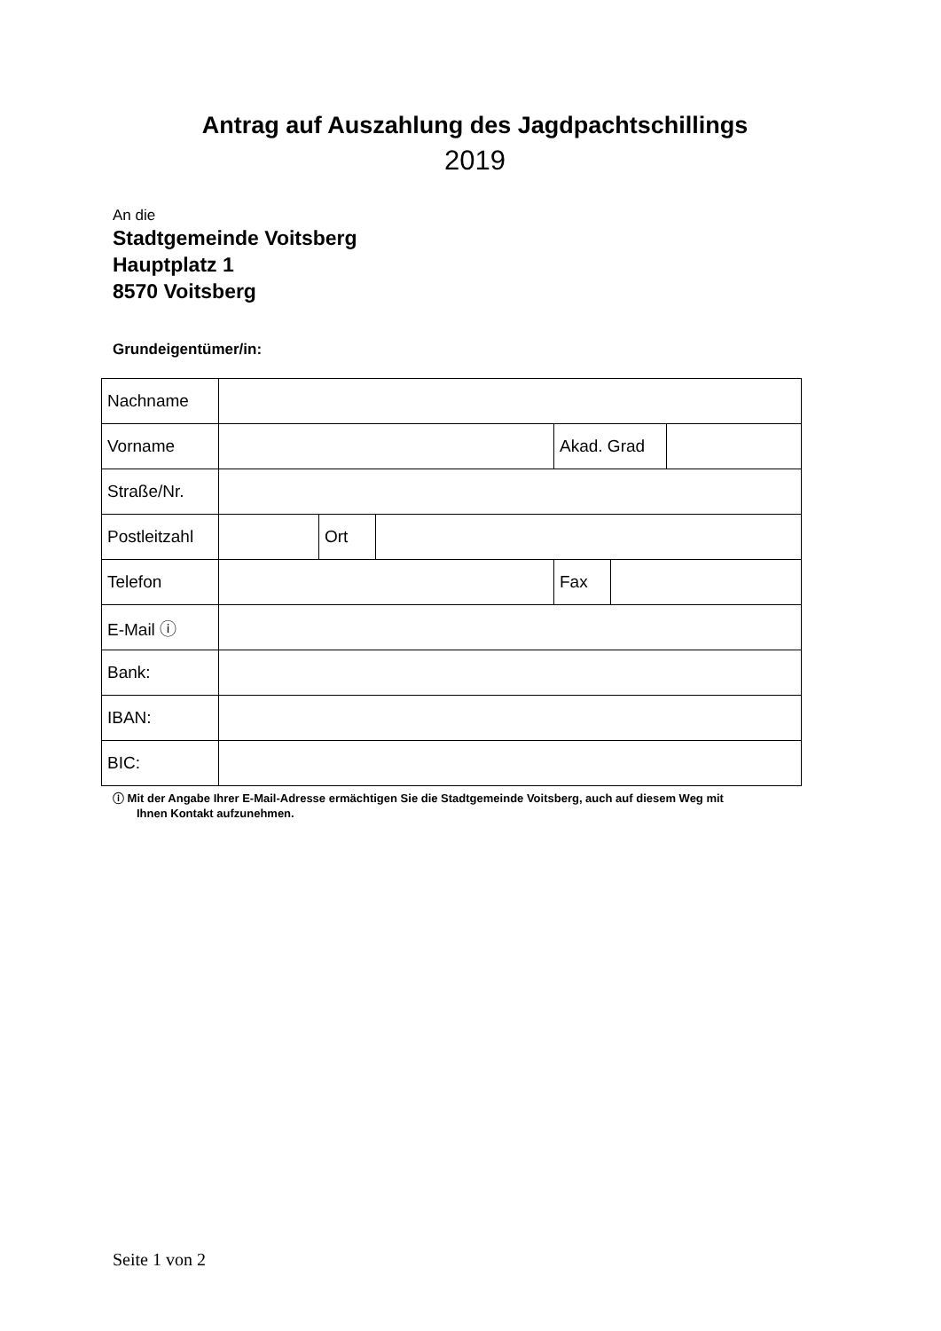Antrag auf Auszahlung des Jagdpachtschillings
2019
An die
Stadtgemeinde Voitsberg
Hauptplatz 1
8570 Voitsberg
Grundeigentümer/in:
| Nachname | | | | | | |
| Vorname | | | | Akad. Grad | | |
| Straße/Nr. | | | | | | |
| Postleitzahl | | Ort | | | | |
| Telefon | | | | Fax | | |
| E-Mail ⓘ | | | | | | |
| Bank: | | | | | | |
| IBAN: | | | | | | |
| BIC: | | | | | | |
ⓘ Mit der Angabe Ihrer E-Mail-Adresse ermächtigen Sie die Stadtgemeinde Voitsberg, auch auf diesem Weg mit
Ihnen Kontakt aufzunehmen.
Seite 1 von 2